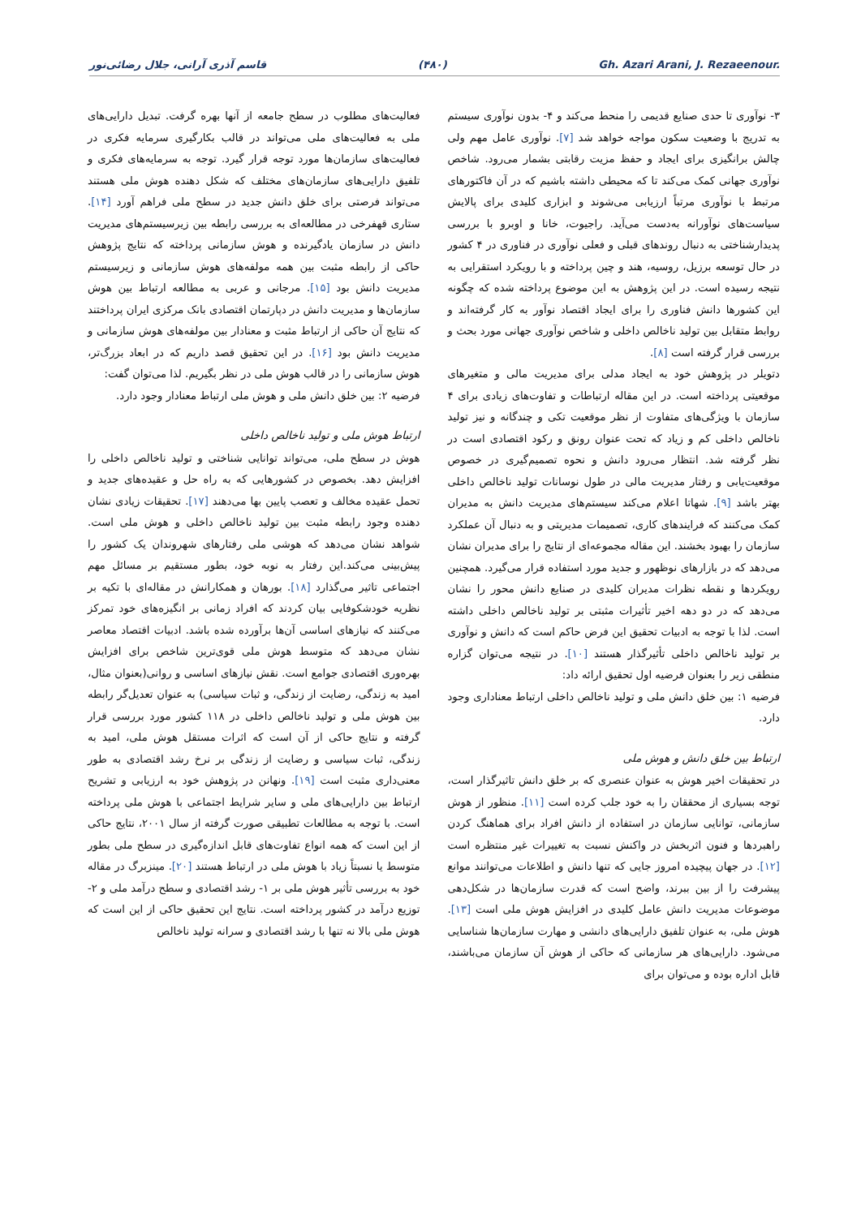قاسم آذری آرانی، جلال رضائی‌نور (۴۸۰) Gh. Azari Arani, J. Rezaeenour.
۳- نوآوری تا حدی صنایع قدیمی را منحط می‌کند و ۴- بدون نوآوری سیستم به تدریج با وضعیت سکون مواجه خواهد شد [۷]. نوآوری عامل مهم ولی چالش برانگیزی برای ایجاد و حفظ مزیت رقابتی بشمار می‌رود. شاخص نوآوری جهانی کمک می‌کند تا که محیطی داشته باشیم که در آن فاکتورهای مرتبط با نوآوری مرتباً ارزیابی می‌شوند و ابزاری کلیدی برای پالایش سیاست‌های نوآورانه به‌دست می‌آید. راجیوت، خانا و اوبرو با بررسی پدیدارشناختی به دنبال روندهای قبلی و فعلی نوآوری در فناوری در ۴ کشور در حال توسعه برزیل، روسیه، هند و چین پرداخته و با رویکرد استقرایی به نتیجه رسیده است. در این پژوهش به این موضوع پرداخته شده که چگونه این کشورها دانش فناوری را برای ایجاد اقتصاد نوآور به کار گرفته‌اند و روابط متقابل بین تولید ناخالص داخلی و شاخص نوآوری جهانی مورد بحث و بررسی قرار گرفته است [۸].
دتویلر در پژوهش خود به ایجاد مدلی برای مدیریت مالی و متغیرهای موقعیتی پرداخته است. در این مقاله ارتباطات و تفاوت‌های زیادی برای ۴ سازمان با ویژگی‌های متفاوت از نظر موقعیت تکی و چندگانه و نیز تولید ناخالص داخلی کم و زیاد که تحت عنوان رونق و رکود اقتصادی است در نظر گرفته شد. انتظار می‌رود دانش و نحوه تصمیم‌گیری در خصوص موقعیت‌یابی و رفتار مدیریت مالی در طول نوسانات تولید ناخالص داخلی بهتر باشد [۹]. شهاتا اعلام می‌کند سیستم‌های مدیریت دانش به مدیران کمک می‌کنند که فرایندهای کاری، تصمیمات مدیریتی و به دنبال آن عملکرد سازمان را بهبود بخشند. این مقاله مجموعه‌ای از نتایج را برای مدیران نشان می‌دهد که در بازارهای نوظهور و جدید مورد استفاده قرار می‌گیرد. همچنین رویکردها و نقطه نظرات مدیران کلیدی در صنایع دانش محور را نشان می‌دهد که در دو دهه اخیر تأثیرات مثبتی بر تولید ناخالص داخلی داشته است. لذا با توجه به ادبیات تحقیق این فرض حاکم است که دانش و نوآوری بر تولید ناخالص داخلی تأثیرگذار هستند [۱۰]. در نتیجه می‌توان گزاره منطقی زیر را بعنوان فرضیه اول تحقیق ارائه داد:
فرضیه ۱: بین خلق دانش ملی و تولید ناخالص داخلی ارتباط معناداری وجود دارد.
ارتباط بین خلق دانش و هوش ملی
در تحقیقات اخیر هوش به عنوان عنصری که بر خلق دانش تاثیرگذار است، توجه بسیاری از محققان را به خود جلب کرده است [۱۱]. منظور از هوش سازمانی، توانایی سازمان در استفاده از دانش افراد برای هماهنگ کردن راهبردها و فنون اثربخش در واکنش نسبت به تغییرات غیر منتظره است [۱۲]. در جهان پیچیده امروز جایی که تنها دانش و اطلاعات می‌توانند موانع پیشرفت را از بین ببرند، واضح است که قدرت سازمان‌ها در شکل‌دهی موضوعات مدیریت دانش عامل کلیدی در افزایش هوش ملی است [۱۳]. هوش ملی، به عنوان تلفیق دارایی‌های دانشی و مهارت سازمان‌ها شناسایی می‌شود. دارایی‌های هر سازمانی که حاکی از هوش آن سازمان می‌باشند، قابل اداره بوده و می‌توان برای
فعالیت‌های مطلوب در سطح جامعه از آنها بهره گرفت. تبدیل دارایی‌های ملی به فعالیت‌های ملی می‌تواند در قالب بکارگیری سرمایه فکری در فعالیت‌های سازمان‌ها مورد توجه قرار گیرد. توجه به سرمایه‌های فکری و تلفیق دارایی‌های سازمان‌های مختلف که شکل دهنده هوش ملی هستند می‌تواند فرصتی برای خلق دانش جدید در سطح ملی فراهم آورد [۱۴]. ستاری قهفرخی در مطالعه‌ای به بررسی رابطه بین زیرسیستم‌های مدیریت دانش در سازمان یادگیرنده و هوش سازمانی پرداخته که نتایج پژوهش حاکی از رابطه مثبت بین همه مولفه‌های هوش سازمانی و زیرسیستم مدیریت دانش بود [۱۵]. مرجانی و عربی به مطالعه ارتباط بین هوش سازمان‌ها و مدیریت دانش در دپارتمان اقتصادی بانک مرکزی ایران پرداختند که نتایج آن حاکی از ارتباط مثبت و معنادار بین مولفه‌های هوش سازمانی و مدیریت دانش بود [۱۶]. در این تحقیق قصد داریم که در ابعاد بزرگ‌تر، هوش سازمانی را در قالب هوش ملی در نظر بگیریم. لذا می‌توان گفت:
فرضیه ۲: بین خلق دانش ملی و هوش ملی ارتباط معنادار وجود دارد.
ارتباط هوش ملی و تولید ناخالص داخلی
هوش در سطح ملی، می‌تواند توانایی شناختی و تولید ناخالص داخلی را افزایش دهد. بخصوص در کشورهایی که به راه حل و عقیده‌های جدید و تحمل عقیده مخالف و تعصب پایین بها می‌دهند [۱۷]. تحقیقات زیادی نشان دهنده وجود رابطه مثبت بین تولید ناخالص داخلی و هوش ملی است. شواهد نشان می‌دهد که هوشی ملی رفتارهای شهروندان یک کشور را پیش‌بینی می‌کند.این رفتار به نوبه خود، بطور مستقیم بر مسائل مهم اجتماعی تاثیر می‌گذارد [۱۸]. بورهان و همکارانش در مقاله‌ای با تکیه بر نظریه خودشکوفایی بیان کردند که افراد زمانی بر انگیزه‌های خود تمرکز می‌کنند که نیازهای اساسی آن‌ها برآورده شده باشد. ادبیات اقتصاد معاصر نشان می‌دهد که متوسط هوش ملی قوی‌ترین شاخص برای افزایش بهره‌وری اقتصادی جوامع است. نقش نیازهای اساسی و روانی(بعنوان مثال، امید به زندگی، رضایت از زندگی، و ثبات سیاسی) به عنوان تعدیل‌گر رابطه بین هوش ملی و تولید ناخالص داخلی در ۱۱۸ کشور مورد بررسی قرار گرفته و نتایج حاکی از آن است که اثرات مستقل هوش ملی، امید به زندگی، ثبات سیاسی و رضایت از زندگی بر نرخ رشد اقتصادی به طور معنی‌داری مثبت است [۱۹]. ونهانن در پژوهش خود به ارزیابی و تشریح ارتباط بین دارایی‌های ملی و سایر شرایط اجتماعی با هوش ملی پرداخته است. با توجه به مطالعات تطبیقی صورت گرفته از سال ۲۰۰۱، نتایج حاکی از این است که همه انواع تفاوت‌های قابل اندازه‌گیری در سطح ملی بطور متوسط یا نسبتاً زیاد با هوش ملی در ارتباط هستند [۲۰]. مینزبرگ در مقاله خود به بررسی تأثیر هوش ملی بر ۱- رشد اقتصادی و سطح درآمد ملی و ۲- توزیع درآمد در کشور پرداخته است. نتایج این تحقیق حاکی از این است که هوش ملی بالا نه تنها با رشد اقتصادی و سرانه تولید ناخالص